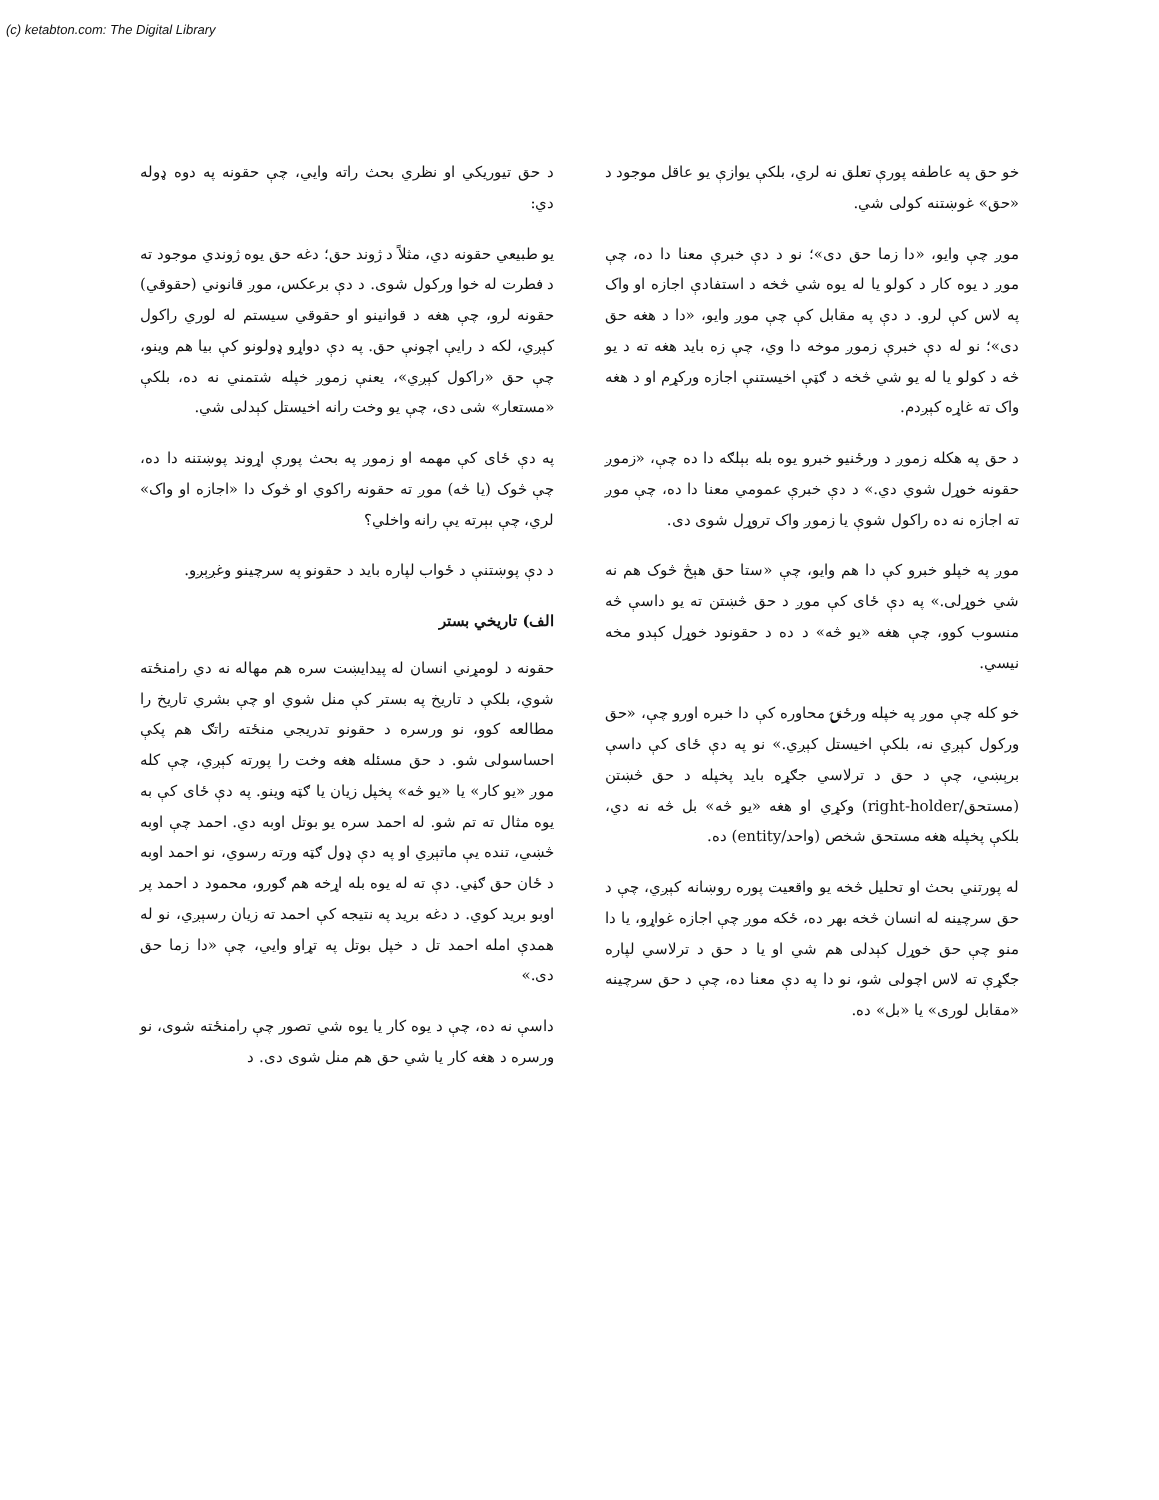(c) ketabton.com: The Digital Library
خو حق په عاطفه پورې تعلق نه لري، بلکې یوازې یو عاقل موجود د «حق» غوښتنه کولی شي.
موږ چې وایو، «دا زما حق دی»؛ نو د دې خبرې معنا دا ده، چې موږ د یوه کار د کولو یا له یوه شي څخه د استفادې اجازه او واک په لاس کې لرو. د دې په مقابل کې چې موږ وایو، «دا د هغه حق دی»؛ نو له دې خبرې زموږ موخه دا وي، چې زه باید هغه ته د یو څه د کولو یا له یو شي څخه د ګټې اخیستنې اجازه ورکړم او د هغه واک ته غاړه کېږدم.
د حق په هکله زموږ د ورځنیو خبرو یوه بله بېلګه دا ده چې، «زموږ حقونه خوړل شوي دي.» د دې خبرې عمومي معنا دا ده، چې موږ ته اجازه نه ده راکول شوې یا زموږ واک تروړل شوی دی.
موږ په خپلو خبرو کې دا هم وایو، چې «ستا حق هېڅ څوک هم نه شي خوړلی.» په دې ځای کې موږ د حق څښتن ته یو داسې څه منسوب کوو، چې هغه «یو څه» د ده د حقونود خوړل کېدو مخه نیسي.
خو کله چې موږ په خپله ورځنۍ محاوره کې دا خبره اورو چې، «حق ورکول کېږي نه، بلکې اخیستل کېږي.» نو په دې ځای کې داسې برېښي، چې د حق د ترلاسي جګړه باید پخپله د حق څښتن (مستحق/right-holder) وکړي او هغه «یو څه» بل څه نه دي، بلکې پخپله هغه مستحق شخص (واحد/entity) ده.
له پورتني بحث او تحلیل څخه یو واقعیت پوره روښانه کېږي، چې د حق سرچینه له انسان څخه بهر ده، ځکه موږ چې اجازه غواړو، یا دا منو چې حق خوړل کېدلی هم شي او یا د حق د ترلاسي لپاره جګړې ته لاس اچولی شو، نو دا په دې معنا ده، چې د حق سرچینه «مقابل لوری» یا «بل» ده.
د حق تیوریکي او نظري بحث راته وایي، چې حقونه په دوه ډوله دي:
یو طبیعي حقونه دي، مثلاً د ژوند حق؛ دغه حق یوه ژوندي موجود ته د فطرت له خوا ورکول شوی. د دې برعکس، موږ قانوني (حقوقي) حقونه لرو، چې هغه د قوانینو او حقوقي سیستم له لوري راکول کېږي، لکه د رایې اچونې حق. په دې دواړو ډولونو کې بیا هم وینو، چې حق «راکول کېږي»، یعنې زموږ خپله شتمني نه ده، بلکې «مستعار» شی دی، چې یو وخت رانه اخیستل کېدلی شي.
په دې ځای کې مهمه او زموږ په بحث پورې اړوند پوښتنه دا ده، چې څوک (یا څه) موږ ته حقونه راکوي او څوک دا «اجازه او واک» لري، چې بېرته یې رانه واخلي؟
د دې پوښتنې د ځواب لپاره باید د حقونو په سرچینو وغږېږو.
الف) تاریخي بستر
حقونه د لومړني انسان له پیدایښت سره هم مهاله نه دي رامنځته شوي، بلکې د تاریخ په بستر کې منل شوي او چې بشري تاریخ را مطالعه کوو، نو ورسره د حقونو تدریجي منځته راتګ هم پکې احساسولی شو. د حق مسئله هغه وخت را پورته کېږي، چې کله موږ «یو کار» یا «یو څه» پخپل زیان یا ګټه وینو. په دې ځای کې به یوه مثال ته تم شو. له احمد سره یو بوتل اوبه دي. احمد چې اوبه څښي، تنده یې ماتېږي او په دې ډول ګټه ورته رسوي، نو احمد اوبه د ځان حق ګڼي. دې ته له یوه بله اړخه هم ګورو، محمود د احمد پر اوبو برید کوي. د دغه برید په نتیجه کې احمد ته زیان رسېږي، نو له همدې امله احمد تل د خپل بوتل په تړاو وایي، چې «دا زما حق دی.»
داسې نه ده، چې د یوه کار یا یوه شي تصور چې رامنځته شوی، نو ورسره د هغه کار یا شي حق هم منل شوی دی. د